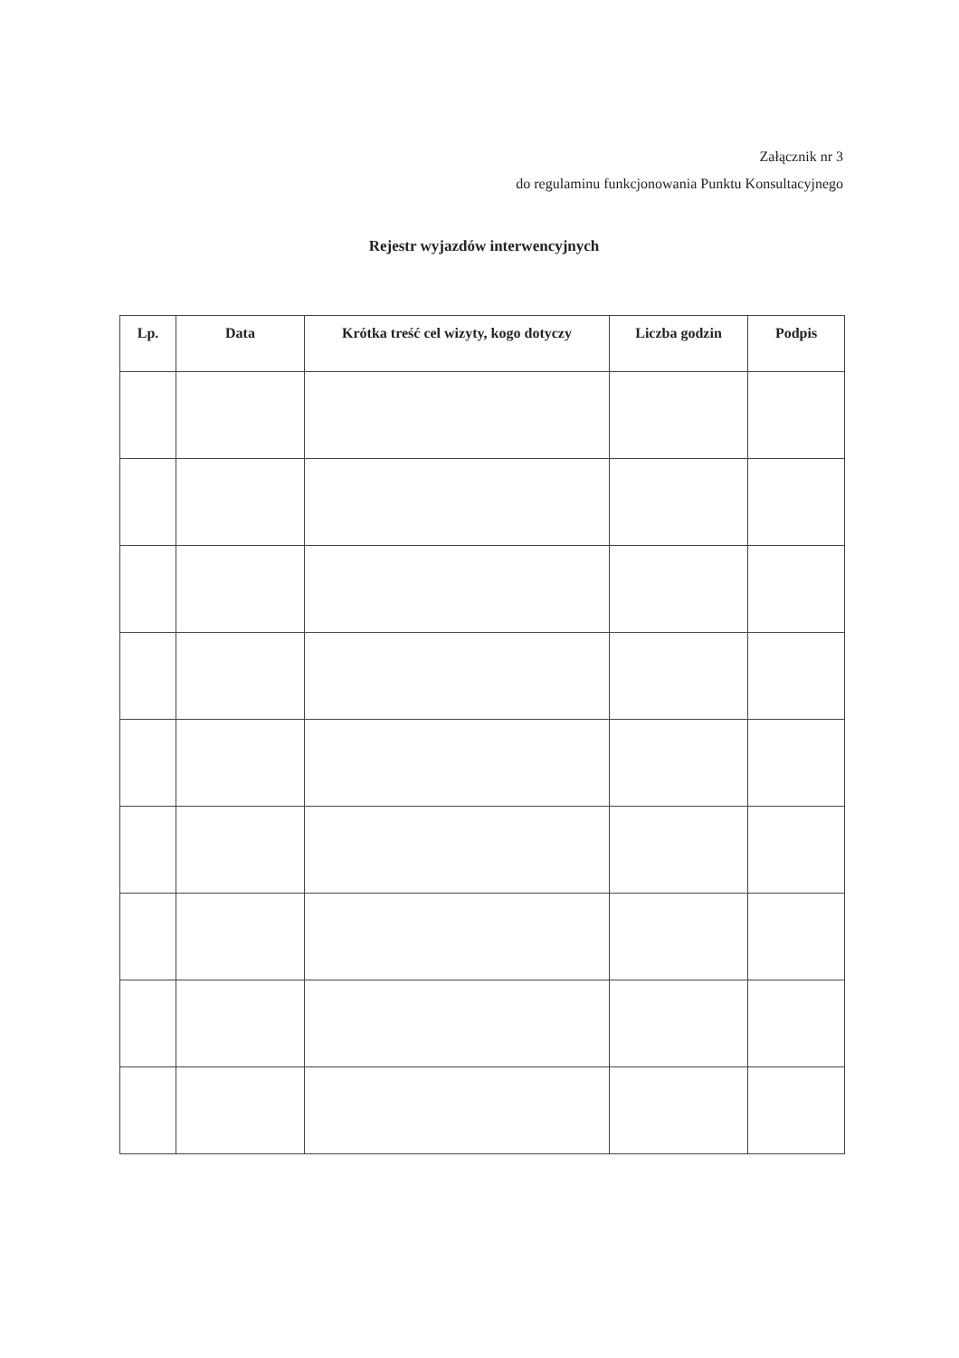Załącznik nr 3
do regulaminu funkcjonowania Punktu Konsultacyjnego
Rejestr wyjazdów interwencyjnych
| Lp. | Data | Krótka treść cel wizyty, kogo dotyczy | Liczba godzin | Podpis |
| --- | --- | --- | --- | --- |